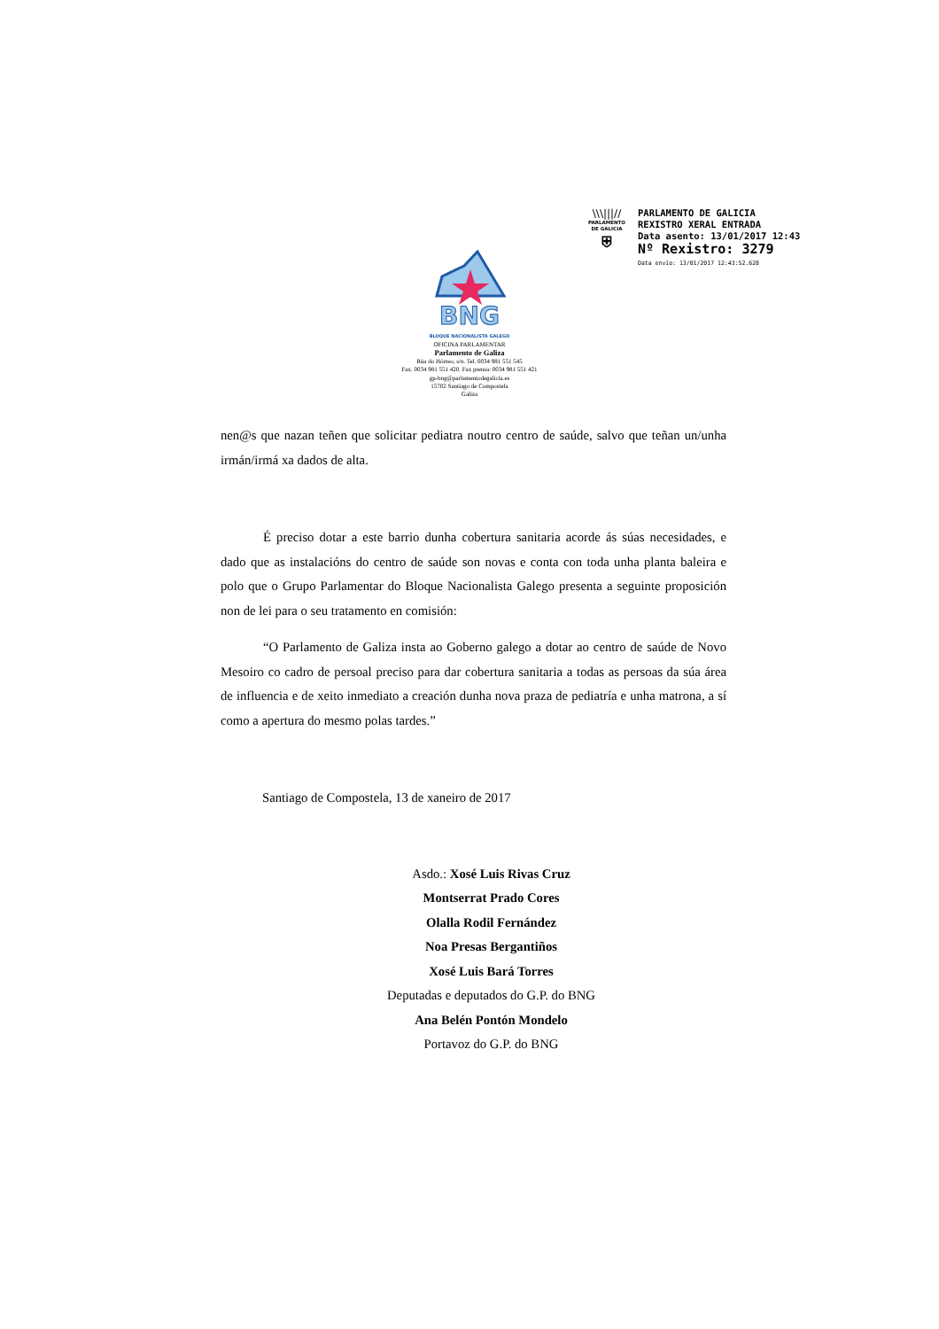\\\|||//
PARLAMENTO
DE GALICIA
⛨
PARLAMENTO DE GALICIA
REXISTRO XERAL ENTRADA
Data asento: 13/01/2017 12:43
Nº Rexistro: 3279
Data envío: 13/01/2017 12:43:52.628
BNG
BLOQUE NACIONALISTA GALEGO
OFICINA PARLAMENTAR
Parlamento de Galiza
Rúa do Hórreo, s/n. Tel. 0034 981 551 545
Fax. 0034 981 551 420. Fax prensa: 0034 981 551 421
gp-bng@parlamentodegalicia.es
15702 Santiago de Compostela
Galiza
nen@s que nazan teñen que solicitar pediatra noutro centro de saúde, salvo que teñan un/unha irmán/irmá xa dados de alta.
É preciso dotar a este barrio dunha cobertura sanitaria acorde ás súas necesidades, e dado que as instalacións do centro de saúde son novas e conta con toda unha planta baleira e polo que o Grupo Parlamentar do Bloque Nacionalista Galego presenta a seguinte proposición non de lei para o seu tratamento en comisión:
“O Parlamento de Galiza insta ao Goberno galego a dotar ao centro de saúde de Novo Mesoiro co cadro de persoal preciso para dar cobertura sanitaria a todas as persoas da súa área de influencia e de xeito inmediato a creación dunha nova praza de pediatría e unha matrona, a sí como a apertura do mesmo polas tardes.”
Santiago de Compostela, 13 de xaneiro de 2017
Asdo.: Xosé Luis Rivas Cruz
Montserrat Prado Cores
Olalla Rodil Fernández
Noa Presas Bergantiños
Xosé Luis Bará Torres
Deputadas e deputados do G.P. do BNG
Ana Belén Pontón Mondelo
Portavoz do G.P. do BNG